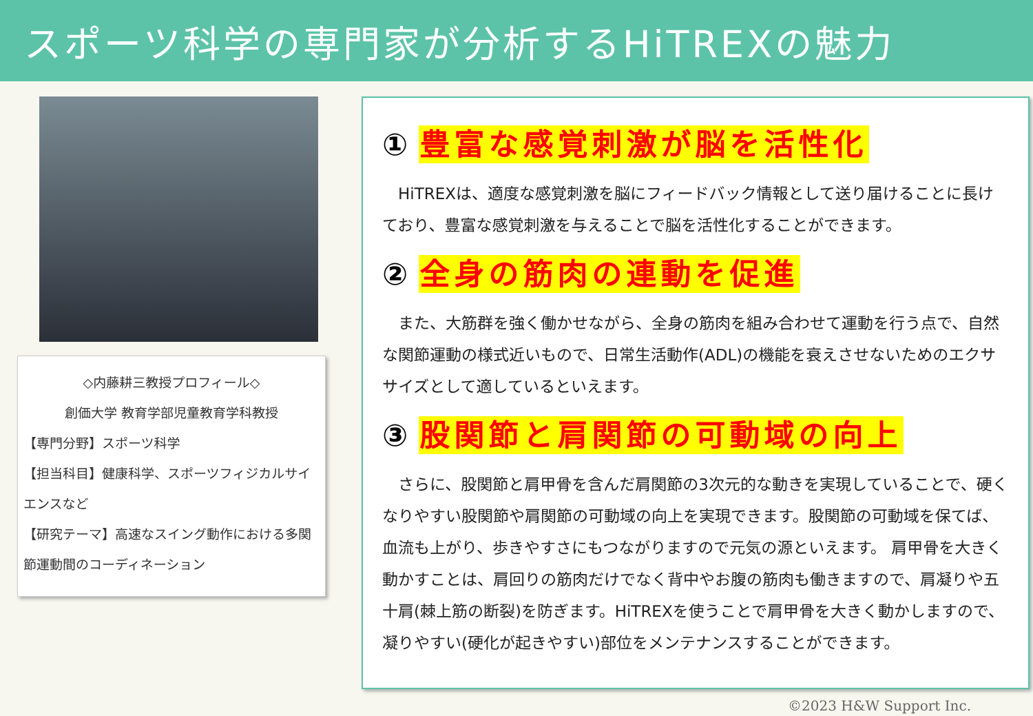スポーツ科学の専門家が分析するHiTREXの魅力
◇内藤耕三教授プロフィール◇
創価大学 教育学部児童教育学科教授
【専門分野】スポーツ科学
【担当科目】健康科学、スポーツフィジカルサイエンスなど
【研究テーマ】高速なスイング動作における多関節運動間のコーディネーション
① 豊富な感覚刺激が脳を活性化
　HiTREXは、適度な感覚刺激を脳にフィードバック情報として送り届けることに長けており、豊富な感覚刺激を与えることで脳を活性化することができます。
② 全身の筋肉の連動を促進
　また、大筋群を強く働かせながら、全身の筋肉を組み合わせて運動を行う点で、自然な関節運動の様式近いもので、日常生活動作(ADL)の機能を衰えさせないためのエクササイズとして適しているといえます。
③ 股関節と肩関節の可動域の向上
　さらに、股関節と肩甲骨を含んだ肩関節の3次元的な動きを実現していることで、硬くなりやすい股関節や肩関節の可動域の向上を実現できます。股関節の可動域を保てば、血流も上がり、歩きやすさにもつながりますので元気の源といえます。 肩甲骨を大きく動かすことは、肩回りの筋肉だけでなく背中やお腹の筋肉も働きますので、肩凝りや五十肩(棘上筋の断裂)を防ぎます。HiTREXを使うことで肩甲骨を大きく動かしますので、凝りやすい(硬化が起きやすい)部位をメンテナンスすることができます。
©2023 H&W Support Inc.